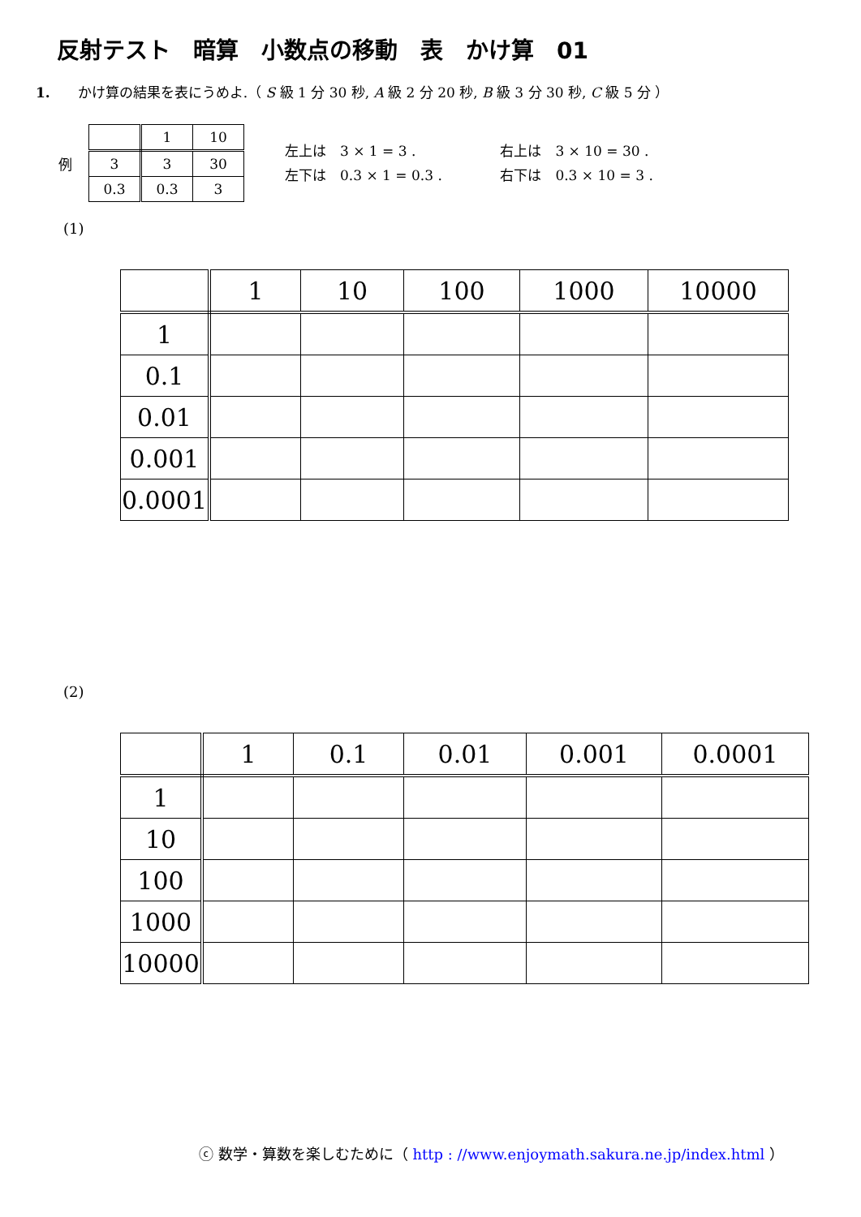反射テスト　暗算　小数点の移動　表　かけ算　01
1.　　かけ算の結果を表にうめよ.（ S 級 1 分 30 秒, A 級 2 分 20 秒, B 級 3 分 30 秒, C 級 5 分 ）
例
| | 1 | 10 |
| 3 | 3 | 30 |
| 0.3 | 0.3 | 3 |
左上は　3 × 1 = 3 . 右上は　3 × 10 = 30 .
左下は　0.3 × 1 = 0.3 . 右下は　0.3 × 10 = 3 .
(1)
| | 1 | 10 | 100 | 1000 | 10000 |
| 1 | | | | | |
| 0.1 | | | | | |
| 0.01 | | | | | |
| 0.001 | | | | | |
| 0.0001 | | | | | |
(2)
| | 1 | 0.1 | 0.01 | 0.001 | 0.0001 |
| 1 | | | | | |
| 10 | | | | | |
| 100 | | | | | |
| 1000 | | | | | |
| 10000 | | | | | |
ⓒ 数学・算数を楽しむために（ http : //www.enjoymath.sakura.ne.jp/index.html ）